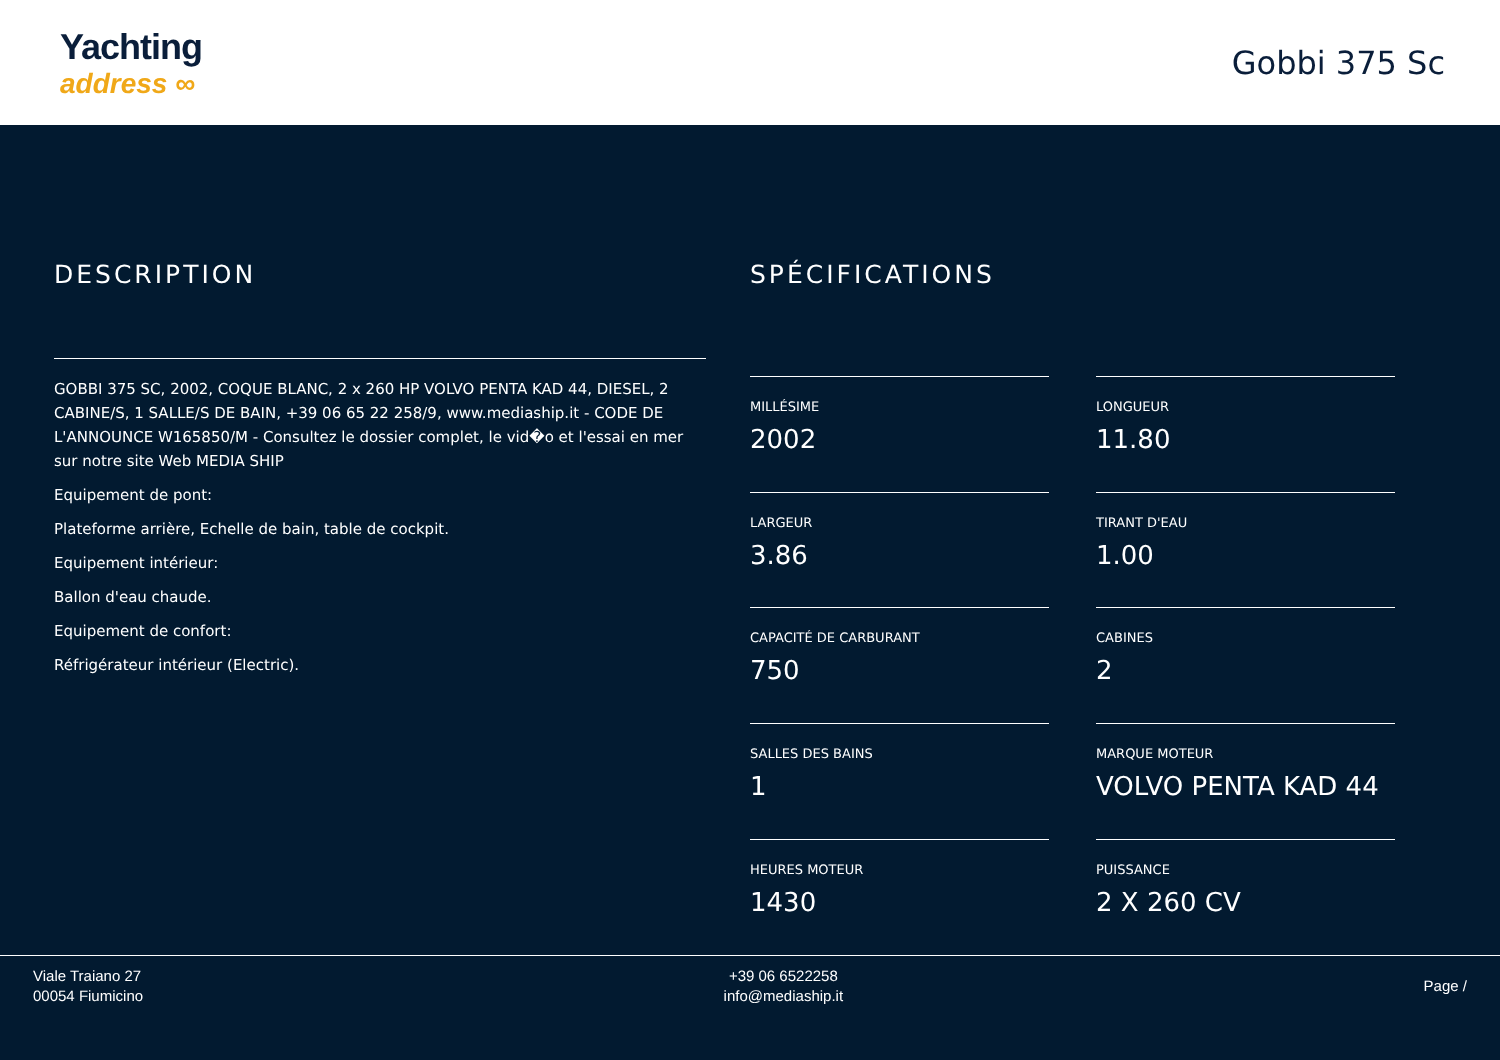Yachting
address ∞
Gobbi 375 Sc
DESCRIPTION
GOBBI 375 SC, 2002, COQUE BLANC, 2 x 260 HP VOLVO PENTA KAD 44, DIESEL, 2 CABINE/S, 1 SALLE/S DE BAIN, +39 06 65 22 258/9, www.mediaship.it - CODE DE L'ANNOUNCE W165850/M - Consultez le dossier complet, le vid�o et l'essai en mer sur notre site Web MEDIA SHIP
Equipement de pont:
Plateforme arrière, Echelle de bain, table de cockpit.
Equipement intérieur:
Ballon d'eau chaude.
Equipement de confort:
Réfrigérateur intérieur (Electric).
SPÉCIFICATIONS
MILLÉSIME
2002
LONGUEUR
11.80
LARGEUR
3.86
TIRANT D'EAU
1.00
CAPACITÉ DE CARBURANT
750
CABINES
2
SALLES DES BAINS
1
MARQUE MOTEUR
VOLVO PENTA KAD 44
HEURES MOTEUR
1430
PUISSANCE
2 X 260 CV
Viale Traiano 27
00054 Fiumicino
+39 06 6522258
info@mediaship.it
Page /